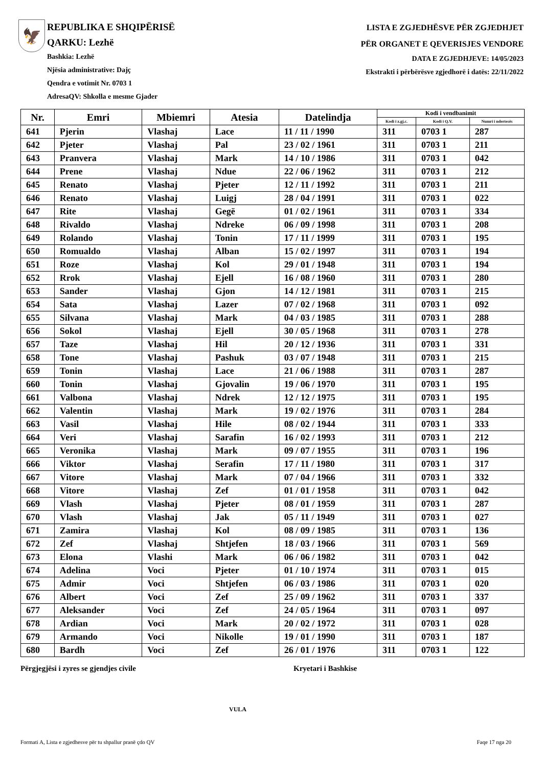🦅
REPUBLIKA E SHQIPËRISË
QARKU: Lezhë
Bashkia: Lezhë
Njësia administrative: Dajç
Qendra e votimit Nr. 0703 1
AdresaQV: Shkolla e mesme Gjader
LISTA E ZGJEDHËSVE PËR ZGJEDHJET
PËR ORGANET E QEVERISJES VENDORE
DATA E ZGJEDHJEVE: 14/05/2023
Ekstrakti i përbërësve zgjedhorë i datës: 22/11/2022
| Nr. | Emri | Mbiemri | Atesia | Datelindja | Kodi i vendbanimit | | |
| --- | --- | --- | --- | --- | --- | --- | --- |
| | | | | | Kodi i z.gj.c. | Kodi i Q.V. | Numri i ndertesës |
| 641 | Pjerin | Vlashaj | Lace | 11 / 11 / 1990 | 311 | 0703 1 | 287 |
| 642 | Pjeter | Vlashaj | Pal | 23 / 02 / 1961 | 311 | 0703 1 | 211 |
| 643 | Pranvera | Vlashaj | Mark | 14 / 10 / 1986 | 311 | 0703 1 | 042 |
| 644 | Prene | Vlashaj | Ndue | 22 / 06 / 1962 | 311 | 0703 1 | 212 |
| 645 | Renato | Vlashaj | Pjeter | 12 / 11 / 1992 | 311 | 0703 1 | 211 |
| 646 | Renato | Vlashaj | Luigj | 28 / 04 / 1991 | 311 | 0703 1 | 022 |
| 647 | Rite | Vlashaj | Gegë | 01 / 02 / 1961 | 311 | 0703 1 | 334 |
| 648 | Rivaldo | Vlashaj | Ndreke | 06 / 09 / 1998 | 311 | 0703 1 | 208 |
| 649 | Rolando | Vlashaj | Tonin | 17 / 11 / 1999 | 311 | 0703 1 | 195 |
| 650 | Romualdo | Vlashaj | Alban | 15 / 02 / 1997 | 311 | 0703 1 | 194 |
| 651 | Roze | Vlashaj | Kol | 29 / 01 / 1948 | 311 | 0703 1 | 194 |
| 652 | Rrok | Vlashaj | Ejell | 16 / 08 / 1960 | 311 | 0703 1 | 280 |
| 653 | Sander | Vlashaj | Gjon | 14 / 12 / 1981 | 311 | 0703 1 | 215 |
| 654 | Sata | Vlashaj | Lazer | 07 / 02 / 1968 | 311 | 0703 1 | 092 |
| 655 | Silvana | Vlashaj | Mark | 04 / 03 / 1985 | 311 | 0703 1 | 288 |
| 656 | Sokol | Vlashaj | Ejell | 30 / 05 / 1968 | 311 | 0703 1 | 278 |
| 657 | Taze | Vlashaj | Hil | 20 / 12 / 1936 | 311 | 0703 1 | 331 |
| 658 | Tone | Vlashaj | Pashuk | 03 / 07 / 1948 | 311 | 0703 1 | 215 |
| 659 | Tonin | Vlashaj | Lace | 21 / 06 / 1988 | 311 | 0703 1 | 287 |
| 660 | Tonin | Vlashaj | Gjovalin | 19 / 06 / 1970 | 311 | 0703 1 | 195 |
| 661 | Valbona | Vlashaj | Ndrek | 12 / 12 / 1975 | 311 | 0703 1 | 195 |
| 662 | Valentin | Vlashaj | Mark | 19 / 02 / 1976 | 311 | 0703 1 | 284 |
| 663 | Vasil | Vlashaj | Hile | 08 / 02 / 1944 | 311 | 0703 1 | 333 |
| 664 | Veri | Vlashaj | Sarafin | 16 / 02 / 1993 | 311 | 0703 1 | 212 |
| 665 | Veronika | Vlashaj | Mark | 09 / 07 / 1955 | 311 | 0703 1 | 196 |
| 666 | Viktor | Vlashaj | Serafin | 17 / 11 / 1980 | 311 | 0703 1 | 317 |
| 667 | Vitore | Vlashaj | Mark | 07 / 04 / 1966 | 311 | 0703 1 | 332 |
| 668 | Vitore | Vlashaj | Zef | 01 / 01 / 1958 | 311 | 0703 1 | 042 |
| 669 | Vlash | Vlashaj | Pjeter | 08 / 01 / 1959 | 311 | 0703 1 | 287 |
| 670 | Vlash | Vlashaj | Jak | 05 / 11 / 1949 | 311 | 0703 1 | 027 |
| 671 | Zamira | Vlashaj | Kol | 08 / 09 / 1985 | 311 | 0703 1 | 136 |
| 672 | Zef | Vlashaj | Shtjefen | 18 / 03 / 1966 | 311 | 0703 1 | 569 |
| 673 | Elona | Vlashi | Mark | 06 / 06 / 1982 | 311 | 0703 1 | 042 |
| 674 | Adelina | Voci | Pjeter | 01 / 10 / 1974 | 311 | 0703 1 | 015 |
| 675 | Admir | Voci | Shtjefen | 06 / 03 / 1986 | 311 | 0703 1 | 020 |
| 676 | Albert | Voci | Zef | 25 / 09 / 1962 | 311 | 0703 1 | 337 |
| 677 | Aleksander | Voci | Zef | 24 / 05 / 1964 | 311 | 0703 1 | 097 |
| 678 | Ardian | Voci | Mark | 20 / 02 / 1972 | 311 | 0703 1 | 028 |
| 679 | Armando | Voci | Nikolle | 19 / 01 / 1990 | 311 | 0703 1 | 187 |
| 680 | Bardh | Voci | Zef | 26 / 01 / 1976 | 311 | 0703 1 | 122 |
Përgjegjësi i zyres se gjendjes civile Kryetari i Bashkise
VULA
Formati A, Lista e zgjedhesve për tu shpallur pranë çdo QV
Faqe 17 nga 20